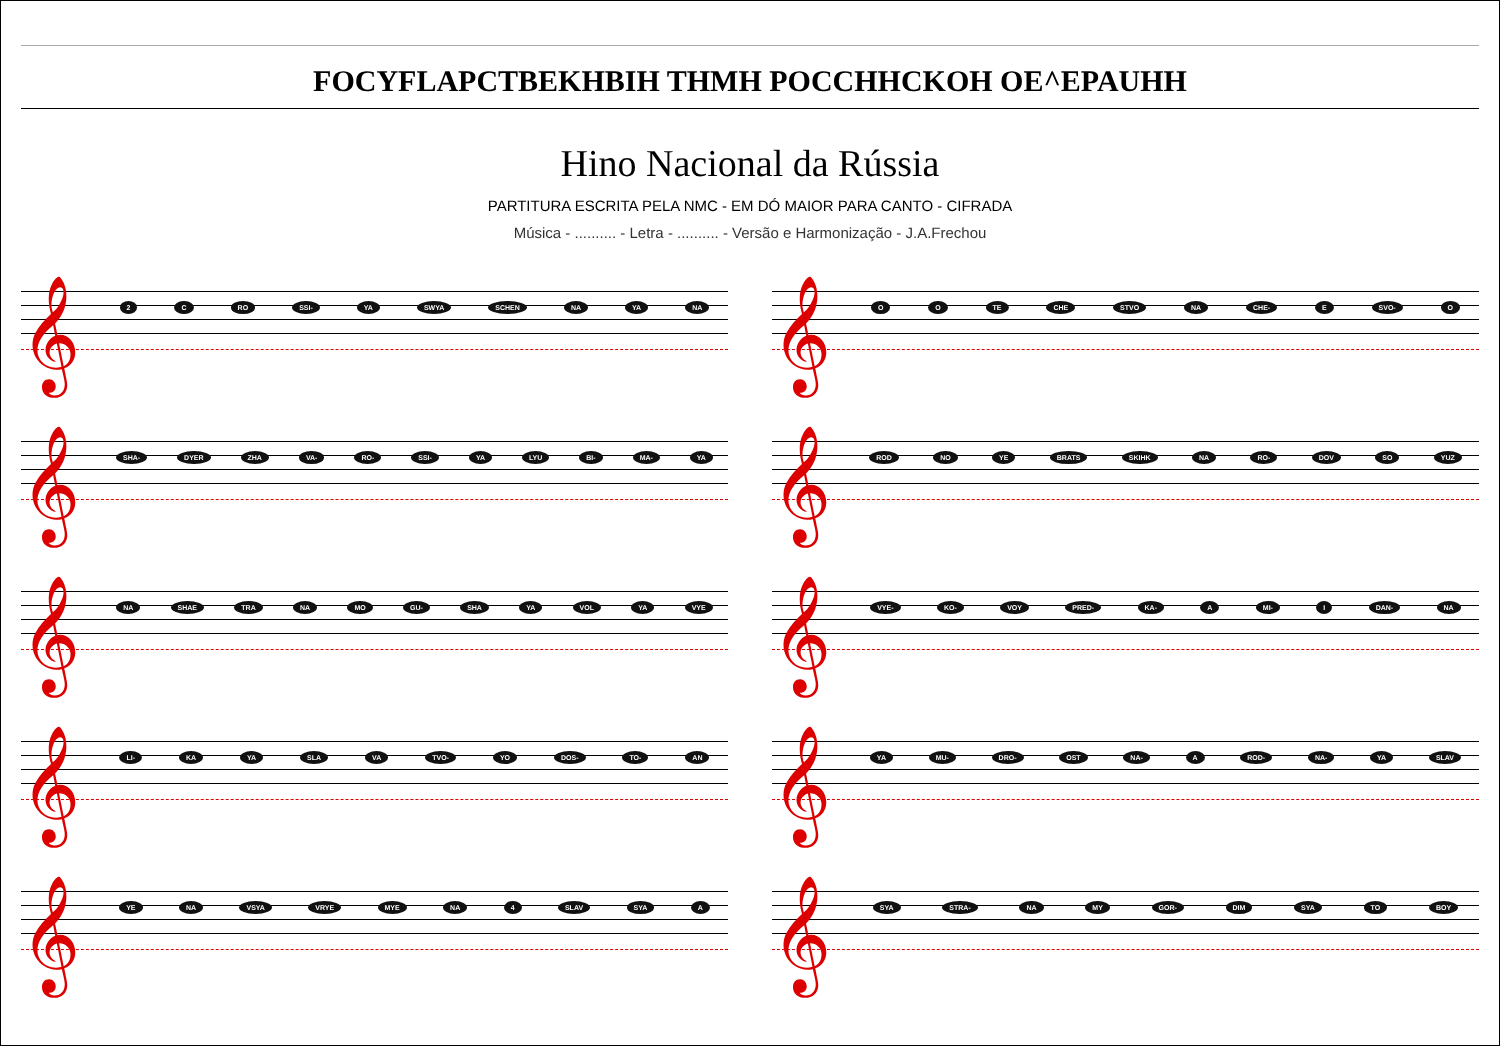FOCYFLAPCTBEKHBIH THMH POCCHHCKOH OE^EPAUHH
Hino Nacional da Rússia
PARTITURA ESCRITA PELA NMC - EM DÓ MAIOR PARA CANTO - CIFRADA
Música - .......... - Letra - .......... - Versão e Harmonização - J.A.Frechou
𝄞
2 C RO SSI- YA SWYA SCHEN NA YA NA
𝄞
O O TE CHE STVO NA CHE- E SVO- O
𝄞
SHA- DYER ZHA VA- RO- SSI- YA LYU BI- MA- YA
𝄞
ROD NO YE BRATS SKIHK NA RO- DOV SO YUZ
𝄞
NA SHAE TRA NA MO GU- SHA YA VOL YA VYE
𝄞
VYE- KO- VOY PRED- KA- A MI- I DAN- NA
𝄞
LI- KA YA SLA VA TVO- YO DOS- TO- AN
𝄞
YA MU- DRO- OST NA- A ROD- NA- YA SLAV
𝄞
YE NA VSYA VRYE MYE NA 4 SLAV SYA A
𝄞
SYA STRA- NA MY GOR- DIM SYA TO BOY